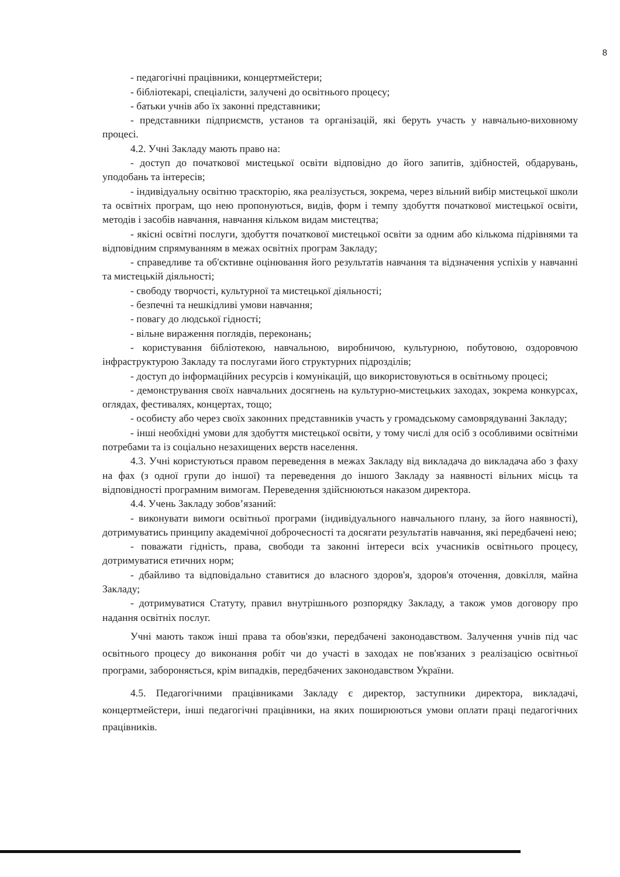8
- педагогічні працівники, концертмейстери;
- бібліотекарі, спеціалісти, залучені до освітнього процесу;
- батьки учнів або їх законні представники;
- представники підприємств, установ та організацій, які беруть участь у навчально-виховному процесі.
4.2. Учні Закладу мають право на:
- доступ до початкової мистецької освіти відповідно до його запитів, здібностей, обдарувань, уподобань та інтересів;
- індивідуальну освітню траєкторію, яка реалізується, зокрема, через вільний вибір мистецької школи та освітніх програм, що нею пропонуються, видів, форм і темпу здобуття початкової мистецької освіти, методів і засобів навчання, навчання кільком видам мистецтва;
- якісні освітні послуги, здобуття початкової мистецької освіти за одним або кількома підрівнями та відповідним спрямуванням в межах освітніх програм Закладу;
- справедливе та об'єктивне оцінювання його результатів навчання та відзначення успіхів у навчанні та мистецькій діяльності;
- свободу творчості, культурної та мистецької діяльності;
- безпечні та нешкідливі умови навчання;
- повагу до людської гідності;
- вільне вираження поглядів, переконань;
- користування бібліотекою, навчальною, виробничою, культурною, побутовою, оздоровчою інфраструктурою Закладу та послугами його структурних підрозділів;
- доступ до інформаційних ресурсів і комунікацій, що використовуються в освітньому процесі;
- демонстрування своїх навчальних досягнень на культурно-мистецьких заходах, зокрема конкурсах, оглядах, фестивалях, концертах, тощо;
- особисту або через своїх законних представників участь у громадському самоврядуванні Закладу;
- інші необхідні умови для здобуття мистецької освіти, у тому числі для осіб з особливими освітніми потребами та із соціально незахищених верств населення.
4.3. Учні користуються правом переведення в межах Закладу від викладача до викладача або з фаху на фах (з одної групи до іншої) та переведення до іншого Закладу за наявності вільних місць та відповідності програмним вимогам. Переведення здійснюються наказом директора.
4.4. Учень Закладу зобов’язаний:
- виконувати вимоги освітньої програми (індивідуального навчального плану, за його наявності), дотримуватись принципу академічної доброчесності та досягати результатів навчання, які передбачені нею;
- поважати гідність, права, свободи та законні інтереси всіх учасників освітнього процесу, дотримуватися етичних норм;
- дбайливо та відповідально ставитися до власного здоров'я, здоров'я оточення, довкілля, майна Закладу;
- дотримуватися Статуту, правил внутрішнього розпорядку Закладу, а також умов договору про надання освітніх послуг.
Учні мають також інші права та обов'язки, передбачені законодавством. Залучення учнів під час освітнього процесу до виконання робіт чи до участі в заходах не пов'язаних з реалізацією освітньої програми, забороняється, крім випадків, передбачених законодавством України.
4.5. Педагогічними працівниками Закладу є директор, заступники директора, викладачі, концертмейстери, інші педагогічні працівники, на яких поширюються умови оплати праці педагогічних працівників.